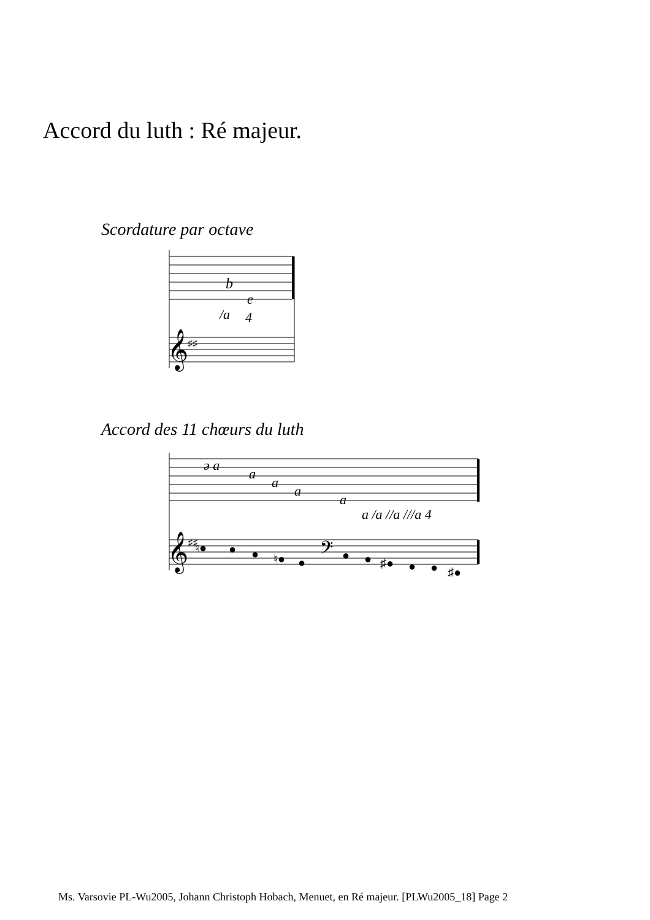Accord du luth : Ré majeur.
Scordature par octave
b
e
/a
4
𝄞
♯♯
Accord des 11 chœurs du luth
ə a
a
a
a
a
a /a //a ///a 4
𝄞
♯♯
♮●
●
●
♮●
●
𝄢
●
●
♯●
●
●
♯●
Ms. Varsovie PL-Wu2005, Johann Christoph Hobach, Menuet, en Ré majeur. [PLWu2005_18] Page 2